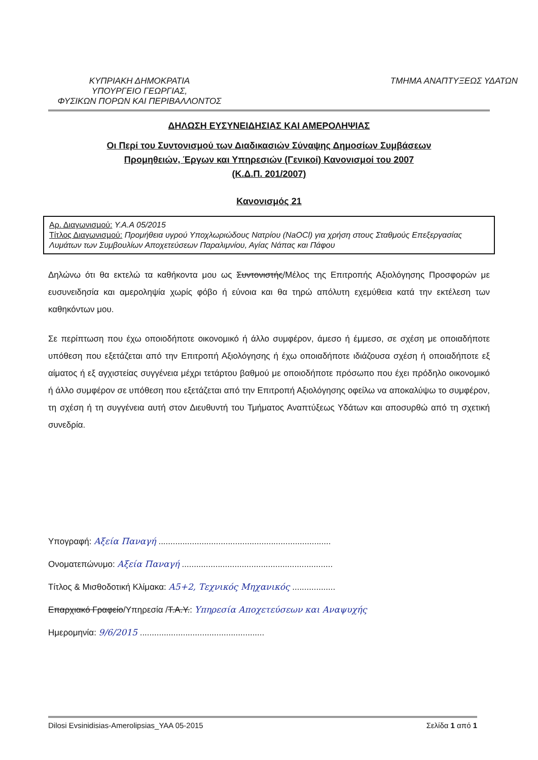ΚΥΠΡΙΑΚΗ ΔΗΜΟΚΡΑΤΙΑ
ΥΠΟΥΡΓΕΙΟ ΓΕΩΡΓΙΑΣ,
ΦΥΣΙΚΩΝ ΠΟΡΩΝ ΚΑΙ ΠΕΡΙΒΑΛΛΟΝΤΟΣ
ΤΜΗΜΑ ΑΝΑΠΤΥΞΕΩΣ ΥΔΑΤΩΝ
ΔΗΛΩΣΗ ΕΥΣΥΝΕΙΔΗΣΙΑΣ ΚΑΙ ΑΜΕΡΟΛΗΨΙΑΣ
Οι Περί του Συντονισμού των Διαδικασιών Σύναψης Δημοσίων Συμβάσεων
Προμηθειών, Έργων και Υπηρεσιών (Γενικοί) Κανονισμοί του 2007
(Κ.Δ.Π. 201/2007)
Κανονισμός 21
Αρ. Διαγωνισμού: Υ.Α.Α 05/2015
Τίτλος Διαγωνισμού: Προμήθεια υγρού Υποχλωριώδους Νατρίου (NaOCl) για χρήση στους Σταθμούς Επεξεργασίας Λυμάτων των Συμβουλίων Αποχετεύσεων Παραλιμνίου, Αγίας Νάπας και Πάφου
Δηλώνω ότι θα εκτελώ τα καθήκοντα μου ως Συντονιστής/Μέλος της Επιτροπής Αξιολόγησης Προσφορών με ευσυνειδησία και αμεροληψία χωρίς φόβο ή εύνοια και θα τηρώ απόλυτη εχεμύθεια κατά την εκτέλεση των καθηκόντων μου.
Σε περίπτωση που έχω οποιοδήποτε οικονομικό ή άλλο συμφέρον, άμεσο ή έμμεσο, σε σχέση με οποιαδήποτε υπόθεση που εξετάζεται από την Επιτροπή Αξιολόγησης ή έχω οποιαδήποτε ιδιάζουσα σχέση ή οποιαδήποτε εξ αίματος ή εξ αγχιστείας συγγένεια μέχρι τετάρτου βαθμού με οποιοδήποτε πρόσωπο που έχει πρόδηλο οικονομικό ή άλλο συμφέρον σε υπόθεση που εξετάζεται από την Επιτροπή Αξιολόγησης οφείλω να αποκαλύψω το συμφέρον, τη σχέση ή τη συγγένεια αυτή στον Διευθυντή του Τμήματος Αναπτύξεως Υδάτων και αποσυρθώ από τη σχετική συνεδρία.
Υπογραφή: Αξεία Παναγή ........................................................................
Ονοματεπώνυμο: Αξεία Παναγή ...............................................................
Τίτλος & Μισθοδοτική Κλίμακα: Α5+2, Τεχνικός Μηχανικός ..................
Επαρχιακό Γραφείο/Υπηρεσία /Τ.Α.Υ.: Υπηρεσία Αποχετεύσεων και Αναψυχής
Ημερομηνία: 9/6/2015 ....................................................
Dilosi Evsinidisias-Amerolipsias_YAA 05-2015 Σελίδα 1 από 1